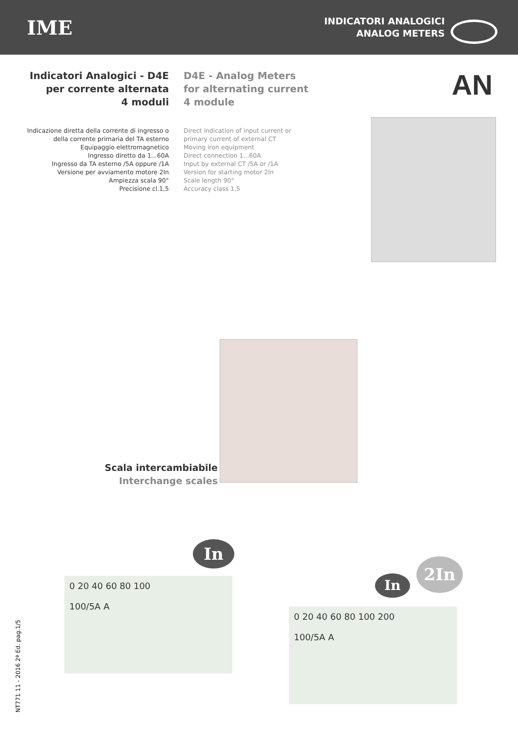IME
INDICATORI ANALOGICI
ANALOG METERS
AN
Indicatori Analogici - D4E
per corrente alternata
4 moduli
Indicazione diretta della corrente di ingresso o
della corrente primaria del TA esterno
Equipaggio elettromagnetico
Ingresso diretto da 1...60A
Ingresso da TA esterno /5A oppure /1A
Versione per avviamento motore 2In
Ampiezza scala 90°
Precisione cl.1,5
D4E - Analog Meters
for alternating current
4 module
Direct indication of input current or
primary current of external CT
Moving iron equipment
Direct connection 1...60A
Input by external CT /5A or /1A
Version for starting motor 2In
Scale length 90°
Accuracy class 1,5
Scala intercambiabile
Interchange scales
0 20 40 60 80 100
100/5A A
In
0 20 40 60 80 100 200
100/5A A
In
2In
NT771 11 - 2016 2ª Ed. pag.1/5